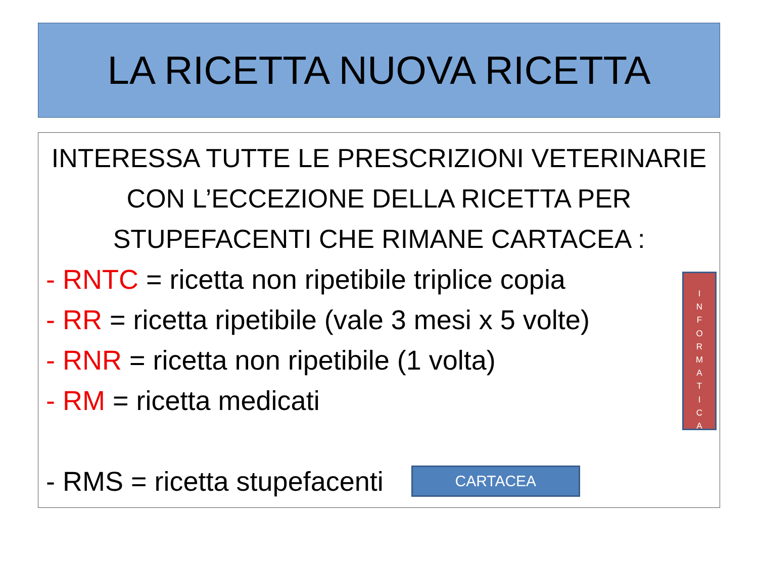LA RICETTA NUOVA RICETTA
INTERESSA TUTTE LE PRESCRIZIONI VETERINARIE CON L’ECCEZIONE DELLA RICETTA PER STUPEFACENTI CHE RIMANE CARTACEA :
- RNTC = ricetta non ripetibile triplice copia
- RR = ricetta ripetibile (vale 3 mesi x 5 volte)
- RNR = ricetta non ripetibile (1 volta)
- RM = ricetta medicati
- RMS = ricetta stupefacenti
CARTACEA
I
N
F
O
R
M
A
T
I
C
A